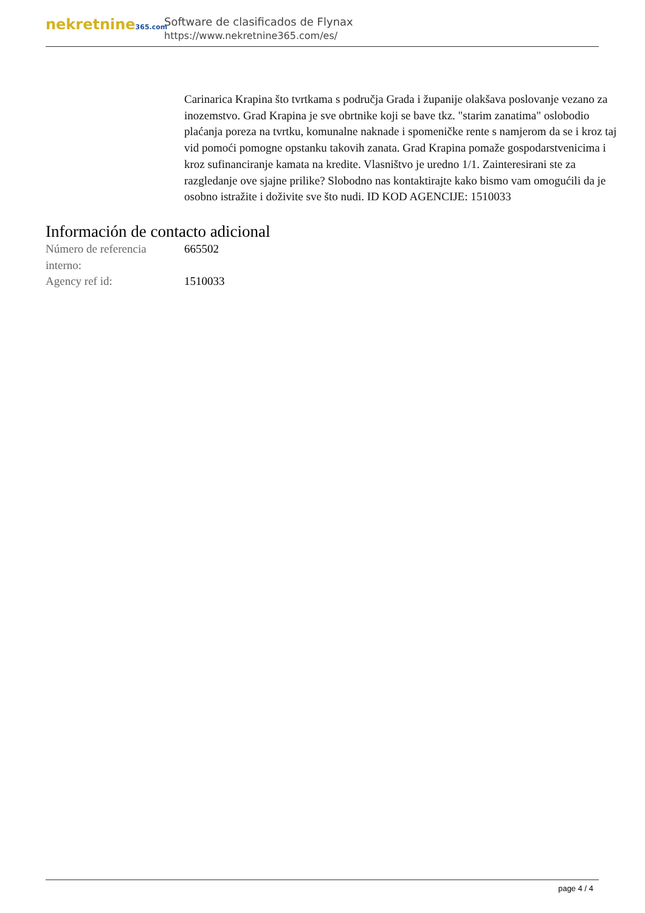nekretnine365.com
Software de clasificados de Flynax
https://www.nekretnine365.com/es/
Carinarica Krapina što tvrtkama s područja Grada i županije olakšava poslovanje vezano za inozemstvo. Grad Krapina je sve obrtnike koji se bave tkz. "starim zanatima" oslobodio plaćanja poreza na tvrtku, komunalne naknade i spomeničke rente s namjerom da se i kroz taj vid pomoći pomogne opstanku takovih zanata. Grad Krapina pomaže gospodarstvenicima i kroz sufinanciranje kamata na kredite. Vlasništvo je uredno 1/1. Zainteresirani ste za razgledanje ove sjajne prilike? Slobodno nas kontaktirajte kako bismo vam omogućili da je osobno istražite i doživite sve što nudi. ID KOD AGENCIJE: 1510033
Información de contacto adicional
| Número de referencia interno: | 665502 |
| Agency ref id: | 1510033 |
page 4 / 4